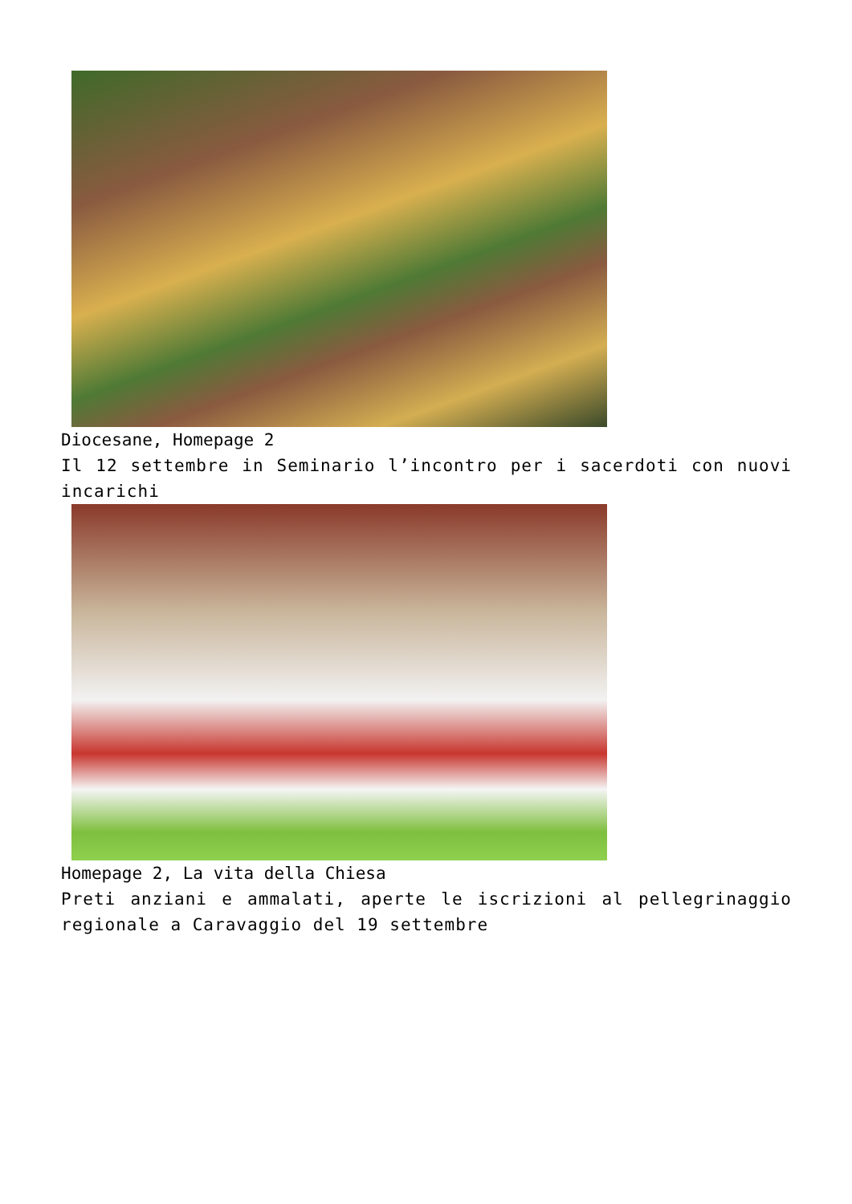Diocesane, Homepage 2
Il 12 settembre in Seminario l’incontro per i sacerdoti con nuovi incarichi
Homepage 2, La vita della Chiesa
Preti anziani e ammalati, aperte le iscrizioni al pellegrinaggio regionale a Caravaggio del 19 settembre